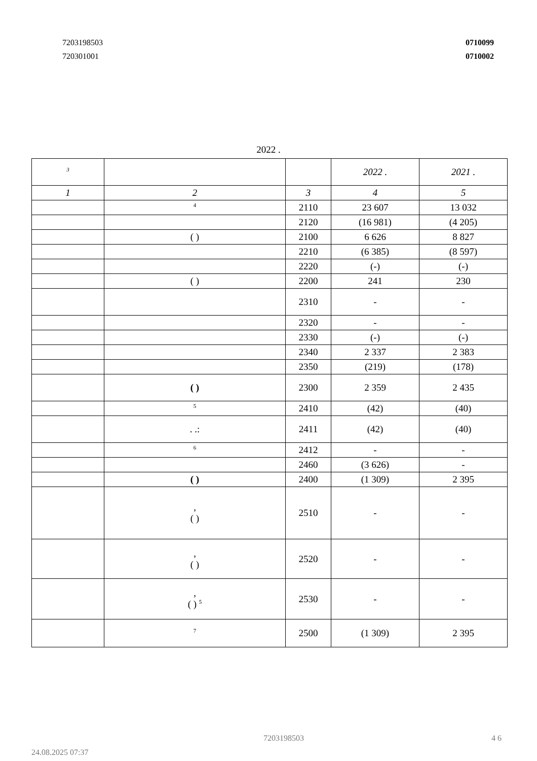7203198503
720301001
0710099
0710002
2022 .
| <sup>3</sup> | | | 2022 . | 2021 . |
| --- | --- | --- | --- | --- |
| 1 | 2 | 3 | 4 | 5 |
| | <sup>4</sup> | 2110 | 23 607 | 13 032 |
| | | 2120 | (16 981) | (4 205) |
| | ( ) | 2100 | 6 626 | 8 827 |
| | | 2210 | (6 385) | (8 597) |
| | | 2220 | (-) | (-) |
| | ( ) | 2200 | 241 | 230 |
| | | 2310 | - | - |
| | | 2320 | - | - |
| | | 2330 | (-) | (-) |
| | | 2340 | 2 337 | 2 383 |
| | | 2350 | (219) | (178) |
| | ( ) | 2300 | 2 359 | 2 435 |
| | <sup>5</sup> | 2410 | (42) | (40) |
| | . .: | 2411 | (42) | (40) |
| | <sup>6</sup> | 2412 | - | - |
| | | 2460 | (3 626) | - |
| | ( ) | 2400 | (1 309) | 2 395 |
| | , ( ) | 2510 | - | - |
| | , ( ) | 2520 | - | - |
| | , ( ) <sup>5</sup> | 2530 | - | - |
| | <sup>7</sup> | 2500 | (1 309) | 2 395 |
7203198503 4 6
24.08.2025 07:37